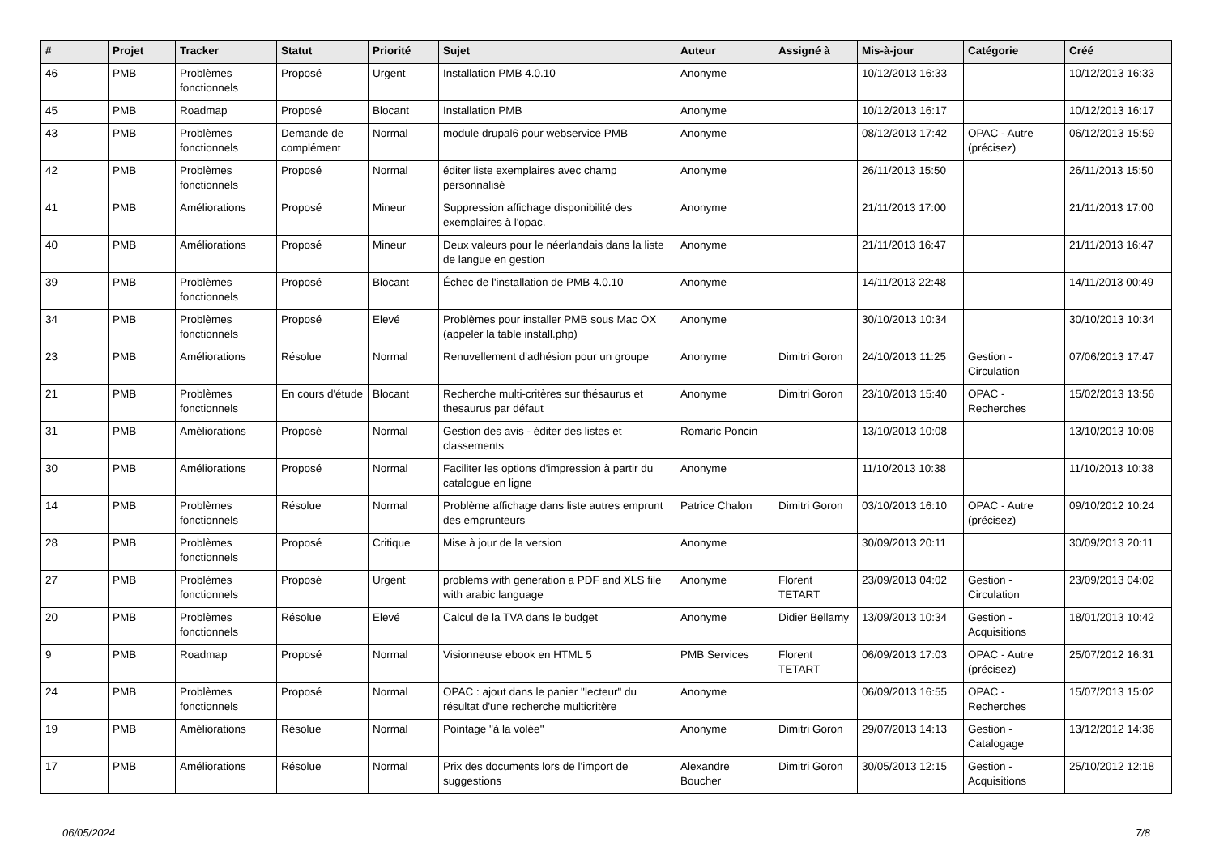| # | Projet | Tracker | Statut | Priorité | Sujet | Auteur | Assigné à | Mis-à-jour | Catégorie | Créé |
| --- | --- | --- | --- | --- | --- | --- | --- | --- | --- | --- |
| 46 | PMB | Problèmes fonctionnels | Proposé | Urgent | Installation PMB 4.0.10 | Anonyme | | 10/12/2013 16:33 | | 10/12/2013 16:33 |
| 45 | PMB | Roadmap | Proposé | Blocant | Installation PMB | Anonyme | | 10/12/2013 16:17 | | 10/12/2013 16:17 |
| 43 | PMB | Problèmes fonctionnels | Demande de complément | Normal | module drupal6 pour webservice PMB | Anonyme | | 08/12/2013 17:42 | OPAC - Autre (précisez) | 06/12/2013 15:59 |
| 42 | PMB | Problèmes fonctionnels | Proposé | Normal | éditer liste exemplaires avec champ personnalisé | Anonyme | | 26/11/2013 15:50 | | 26/11/2013 15:50 |
| 41 | PMB | Améliorations | Proposé | Mineur | Suppression affichage disponibilité des exemplaires à l'opac. | Anonyme | | 21/11/2013 17:00 | | 21/11/2013 17:00 |
| 40 | PMB | Améliorations | Proposé | Mineur | Deux valeurs pour le néerlandais dans la liste de langue en gestion | Anonyme | | 21/11/2013 16:47 | | 21/11/2013 16:47 |
| 39 | PMB | Problèmes fonctionnels | Proposé | Blocant | Échec de l'installation de PMB 4.0.10 | Anonyme | | 14/11/2013 22:48 | | 14/11/2013 00:49 |
| 34 | PMB | Problèmes fonctionnels | Proposé | Elevé | Problèmes pour installer PMB sous Mac OX (appeler la table install.php) | Anonyme | | 30/10/2013 10:34 | | 30/10/2013 10:34 |
| 23 | PMB | Améliorations | Résolue | Normal | Renuvellement d'adhésion pour un groupe | Anonyme | Dimitri Goron | 24/10/2013 11:25 | Gestion - Circulation | 07/06/2013 17:47 |
| 21 | PMB | Problèmes fonctionnels | En cours d'étude | Blocant | Recherche multi-critères sur thésaurus et thesaurus par défaut | Anonyme | Dimitri Goron | 23/10/2013 15:40 | OPAC - Recherches | 15/02/2013 13:56 |
| 31 | PMB | Améliorations | Proposé | Normal | Gestion des avis - éditer des listes et classements | Romaric Poncin | | 13/10/2013 10:08 | | 13/10/2013 10:08 |
| 30 | PMB | Améliorations | Proposé | Normal | Faciliter les options d'impression à partir du catalogue en ligne | Anonyme | | 11/10/2013 10:38 | | 11/10/2013 10:38 |
| 14 | PMB | Problèmes fonctionnels | Résolue | Normal | Problème affichage dans liste autres emprunt des emprunteurs | Patrice Chalon | Dimitri Goron | 03/10/2013 16:10 | OPAC - Autre (précisez) | 09/10/2012 10:24 |
| 28 | PMB | Problèmes fonctionnels | Proposé | Critique | Mise à jour de la version | Anonyme | | 30/09/2013 20:11 | | 30/09/2013 20:11 |
| 27 | PMB | Problèmes fonctionnels | Proposé | Urgent | problems with generation a PDF and XLS file with arabic language | Anonyme | Florent TETART | 23/09/2013 04:02 | Gestion - Circulation | 23/09/2013 04:02 |
| 20 | PMB | Problèmes fonctionnels | Résolue | Elevé | Calcul de la TVA dans le budget | Anonyme | Didier Bellamy | 13/09/2013 10:34 | Gestion - Acquisitions | 18/01/2013 10:42 |
| 9 | PMB | Roadmap | Proposé | Normal | Visionneuse ebook en HTML 5 | PMB Services | Florent TETART | 06/09/2013 17:03 | OPAC - Autre (précisez) | 25/07/2012 16:31 |
| 24 | PMB | Problèmes fonctionnels | Proposé | Normal | OPAC : ajout dans le panier "lecteur" du résultat d'une recherche multicritère | Anonyme | | 06/09/2013 16:55 | OPAC - Recherches | 15/07/2013 15:02 |
| 19 | PMB | Améliorations | Résolue | Normal | Pointage "à la volée" | Anonyme | Dimitri Goron | 29/07/2013 14:13 | Gestion - Catalogage | 13/12/2012 14:36 |
| 17 | PMB | Améliorations | Résolue | Normal | Prix des documents lors de l'import de suggestions | Alexandre Boucher | Dimitri Goron | 30/05/2013 12:15 | Gestion - Acquisitions | 25/10/2012 12:18 |
06/05/2024 7/8